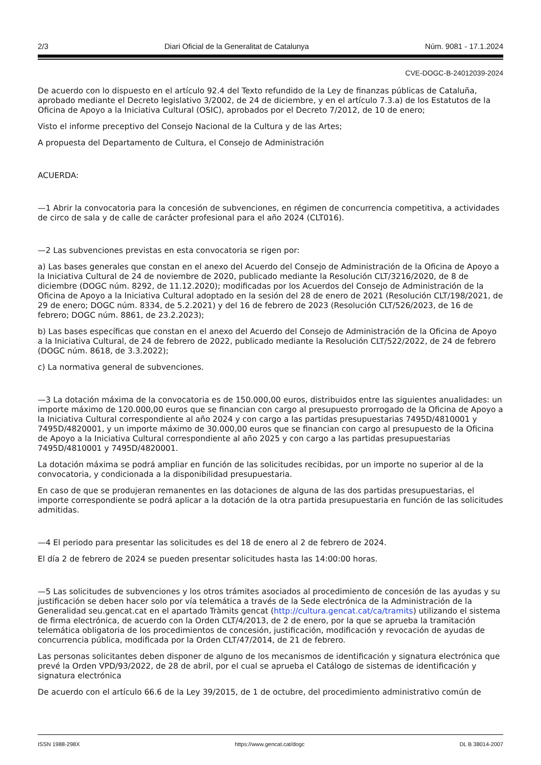2/3 Diari Oficial de la Generalitat de Catalunya Núm. 9081 - 17.1.2024
CVE-DOGC-B-24012039-2024
De acuerdo con lo dispuesto en el artículo 92.4 del Texto refundido de la Ley de finanzas públicas de Cataluña, aprobado mediante el Decreto legislativo 3/2002, de 24 de diciembre, y en el artículo 7.3.a) de los Estatutos de la Oficina de Apoyo a la Iniciativa Cultural (OSIC), aprobados por el Decreto 7/2012, de 10 de enero;
Visto el informe preceptivo del Consejo Nacional de la Cultura y de las Artes;
A propuesta del Departamento de Cultura, el Consejo de Administración
ACUERDA:
—1 Abrir la convocatoria para la concesión de subvenciones, en régimen de concurrencia competitiva, a actividades de circo de sala y de calle de carácter profesional para el año 2024 (CLT016).
—2 Las subvenciones previstas en esta convocatoria se rigen por:
a) Las bases generales que constan en el anexo del Acuerdo del Consejo de Administración de la Oficina de Apoyo a la Iniciativa Cultural de 24 de noviembre de 2020, publicado mediante la Resolución CLT/3216/2020, de 8 de diciembre (DOGC núm. 8292, de 11.12.2020); modificadas por los Acuerdos del Consejo de Administración de la Oficina de Apoyo a la Iniciativa Cultural adoptado en la sesión del 28 de enero de 2021 (Resolución CLT/198/2021, de 29 de enero; DOGC núm. 8334, de 5.2.2021) y del 16 de febrero de 2023 (Resolución CLT/526/2023, de 16 de febrero; DOGC núm. 8861, de 23.2.2023);
b) Las bases específicas que constan en el anexo del Acuerdo del Consejo de Administración de la Oficina de Apoyo a la Iniciativa Cultural, de 24 de febrero de 2022, publicado mediante la Resolución CLT/522/2022, de 24 de febrero (DOGC núm. 8618, de 3.3.2022);
c) La normativa general de subvenciones.
—3 La dotación máxima de la convocatoria es de 150.000,00 euros, distribuidos entre las siguientes anualidades: un importe máximo de 120.000,00 euros que se financian con cargo al presupuesto prorrogado de la Oficina de Apoyo a la Iniciativa Cultural correspondiente al año 2024 y con cargo a las partidas presupuestarias 7495D/4810001 y 7495D/4820001, y un importe máximo de 30.000,00 euros que se financian con cargo al presupuesto de la Oficina de Apoyo a la Iniciativa Cultural correspondiente al año 2025 y con cargo a las partidas presupuestarias 7495D/4810001 y 7495D/4820001.
La dotación máxima se podrá ampliar en función de las solicitudes recibidas, por un importe no superior al de la convocatoria, y condicionada a la disponibilidad presupuestaria.
En caso de que se produjeran remanentes en las dotaciones de alguna de las dos partidas presupuestarias, el importe correspondiente se podrá aplicar a la dotación de la otra partida presupuestaria en función de las solicitudes admitidas.
—4 El periodo para presentar las solicitudes es del 18 de enero al 2 de febrero de 2024.
El día 2 de febrero de 2024 se pueden presentar solicitudes hasta las 14:00:00 horas.
—5 Las solicitudes de subvenciones y los otros trámites asociados al procedimiento de concesión de las ayudas y su justificación se deben hacer solo por vía telemática a través de la Sede electrónica de la Administración de la Generalidad seu.gencat.cat en el apartado Tràmits gencat (http://cultura.gencat.cat/ca/tramits) utilizando el sistema de firma electrónica, de acuerdo con la Orden CLT/4/2013, de 2 de enero, por la que se aprueba la tramitación telemática obligatoria de los procedimientos de concesión, justificación, modificación y revocación de ayudas de concurrencia pública, modificada por la Orden CLT/47/2014, de 21 de febrero.
Las personas solicitantes deben disponer de alguno de los mecanismos de identificación y signatura electrónica que prevé la Orden VPD/93/2022, de 28 de abril, por el cual se aprueba el Catálogo de sistemas de identificación y signatura electrónica
De acuerdo con el artículo 66.6 de la Ley 39/2015, de 1 de octubre, del procedimiento administrativo común de
ISSN 1988-298X https://www.gencat.cat/dogc DL B 38014-2007